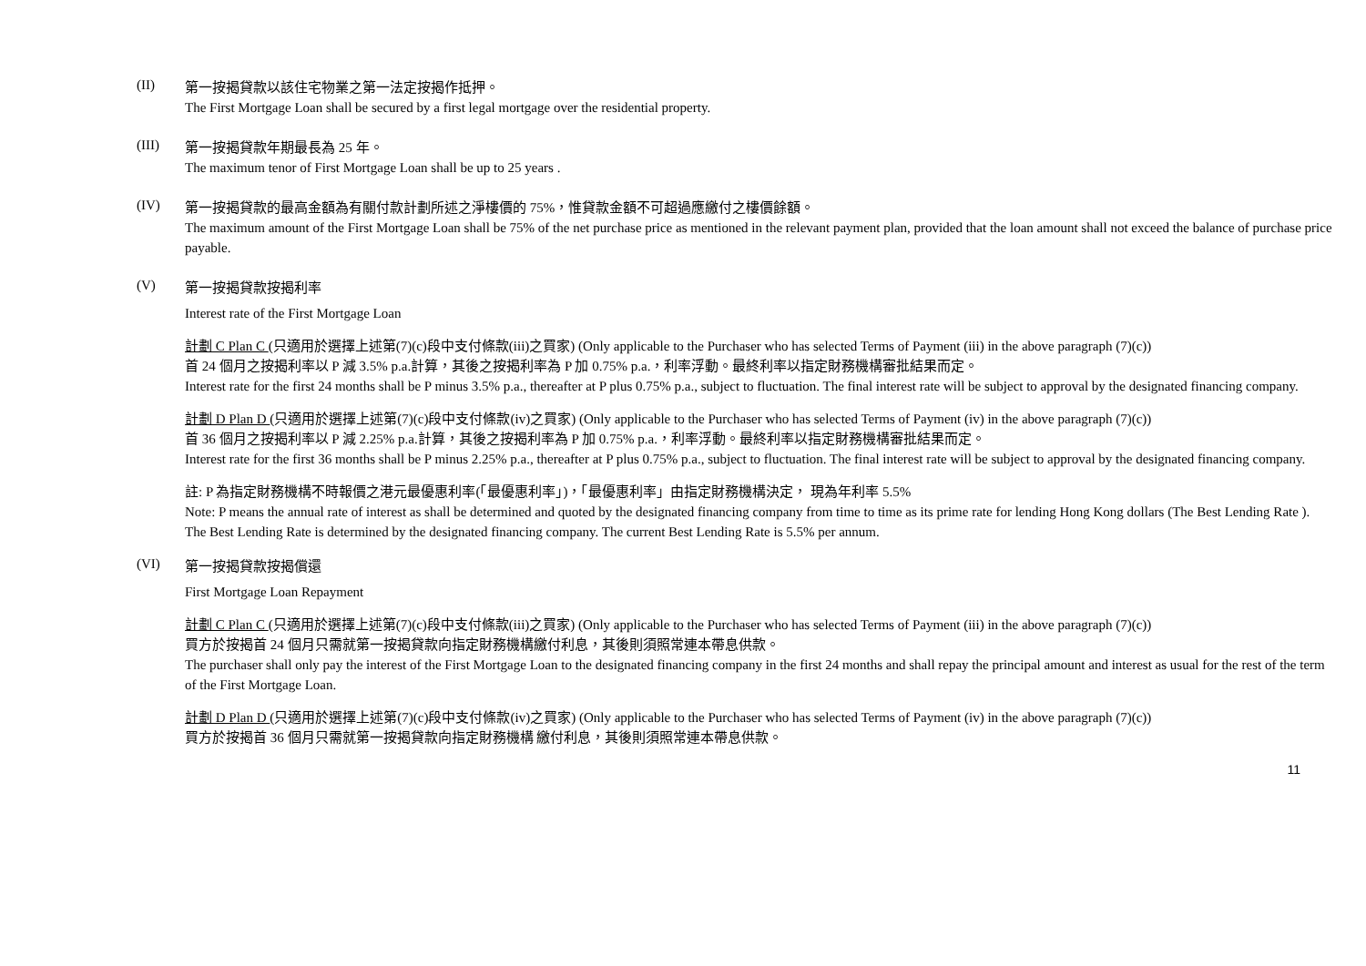(II)
第一按揭貸款以該住宅物業之第一法定按揭作抵押。
The First Mortgage Loan shall be secured by a first legal mortgage over the residential property.
(III)
第一按揭貸款年期最長為 25 年。
The maximum tenor of First Mortgage Loan shall be up to 25 years .
(IV)
第一按揭貸款的最高金額為有關付款計劃所述之淨樓價的 75%，惟貸款金額不可超過應繳付之樓價餘額。
The maximum amount of the First Mortgage Loan shall be 75% of the net purchase price as mentioned in the relevant payment plan, provided that the loan amount shall not exceed the balance of purchase price payable.
(V)
第一按揭貸款按揭利率
Interest rate of the First Mortgage Loan
計劃 C Plan C (只適用於選擇上述第(7)(c)段中支付條款(iii)之買家) (Only applicable to the Purchaser who has selected Terms of Payment (iii) in the above paragraph (7)(c))
首 24 個月之按揭利率以 P 減 3.5% p.a.計算，其後之按揭利率為 P 加 0.75% p.a.，利率浮動。最終利率以指定財務機構審批結果而定。
Interest rate for the first 24 months shall be P minus 3.5% p.a., thereafter at P plus 0.75% p.a., subject to fluctuation. The final interest rate will be subject to approval by the designated financing company.
計劃 D Plan D (只適用於選擇上述第(7)(c)段中支付條款(iv)之買家) (Only applicable to the Purchaser who has selected Terms of Payment (iv) in the above paragraph (7)(c))
首 36 個月之按揭利率以 P 減 2.25% p.a.計算，其後之按揭利率為 P 加 0.75% p.a.，利率浮動。最終利率以指定財務機構審批結果而定。
Interest rate for the first 36 months shall be P minus 2.25% p.a., thereafter at P plus 0.75% p.a., subject to fluctuation. The final interest rate will be subject to approval by the designated financing company.
註: P 為指定財務機構不時報價之港元最優惠利率(「最優惠利率」)，「最優惠利率」由指定財務機構決定， 現為年利率 5.5%
Note: P means the annual rate of interest as shall be determined and quoted by the designated financing company from time to time as its prime rate for lending Hong Kong dollars (The Best Lending Rate ).
The Best Lending Rate is determined by the designated financing company. The current Best Lending Rate is 5.5% per annum.
(VI)
第一按揭貸款按揭償還
First Mortgage Loan Repayment
計劃 C Plan C (只適用於選擇上述第(7)(c)段中支付條款(iii)之買家) (Only applicable to the Purchaser who has selected Terms of Payment (iii) in the above paragraph (7)(c))
買方於按揭首 24 個月只需就第一按揭貸款向指定財務機構繳付利息，其後則須照常連本帶息供款。
The purchaser shall only pay the interest of the First Mortgage Loan to the designated financing company in the first 24 months and shall repay the principal amount and interest as usual for the rest of the term of the First Mortgage Loan.
計劃 D Plan D (只適用於選擇上述第(7)(c)段中支付條款(iv)之買家) (Only applicable to the Purchaser who has selected Terms of Payment (iv) in the above paragraph (7)(c))
買方於按揭首 36 個月只需就第一按揭貸款向指定財務機構 繳付利息，其後則須照常連本帶息供款。
11